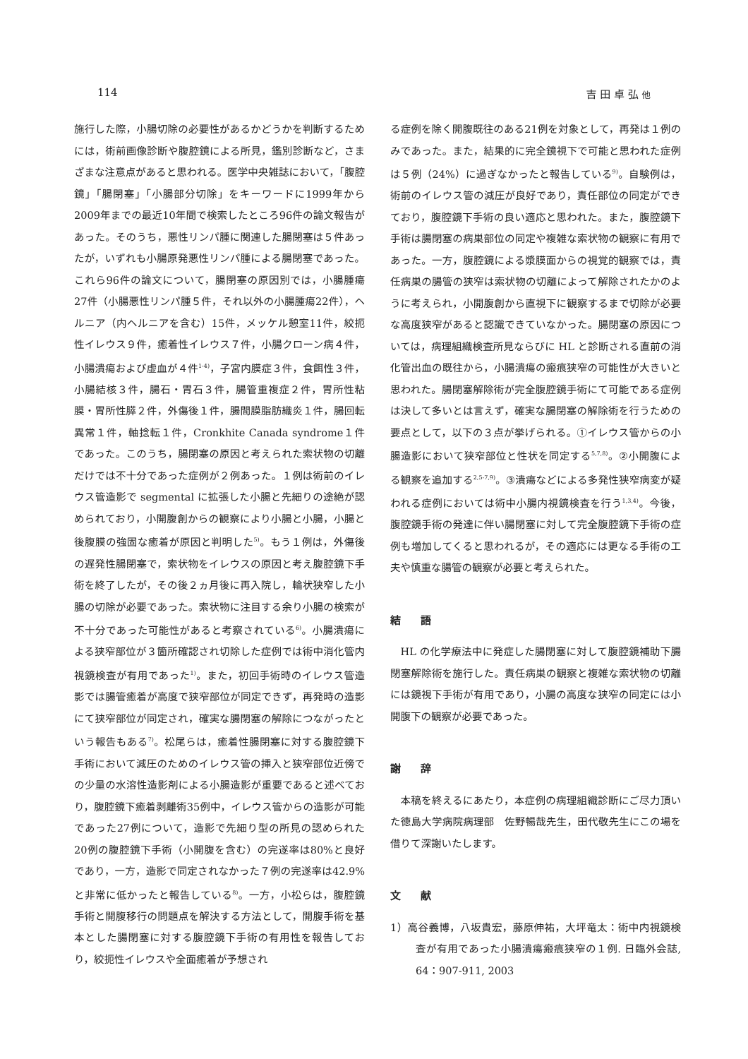114 吉 田 卓 弘 他
施行した際，小腸切除の必要性があるかどうかを判断するためには，術前画像診断や腹腔鏡による所見，鑑別診断など，さまざまな注意点があると思われる。医学中央雑誌において，「腹腔鏡」「腸閉塞」「小腸部分切除」をキーワードに1999年から2009年までの最近10年間で検索したところ96件の論文報告があった。そのうち，悪性リンパ腫に関連した腸閉塞は５件あったが，いずれも小腸原発悪性リンパ腫による腸閉塞であった。これら96件の論文について，腸閉塞の原因別では，小腸腫瘍27件（小腸悪性リンパ腫５件，それ以外の小腸腫瘍22件），ヘルニア（内ヘルニアを含む）15件，メッケル憩室11件，絞扼性イレウス９件，癒着性イレウス７件，小腸クローン病４件，小腸潰瘍および虚血が４件<sup>1-4)</sup>，子宮内膜症３件，食餌性３件，小腸結核３件，腸石・胃石３件，腸管重複症２件，胃所性粘膜・胃所性膵２件，外傷後１件，腸間膜脂肪織炎１件，腸回転異常１件，軸捻転１件，Cronkhite Canada syndrome１件であった。このうち，腸閉塞の原因と考えられた索状物の切離だけでは不十分であった症例が２例あった。１例は術前のイレウス管造影で segmental に拡張した小腸と先細りの途絶が認められており，小開腹創からの観察により小腸と小腸，小腸と後腹膜の強固な癒着が原因と判明した<sup>5)</sup>。もう１例は，外傷後の遅発性腸閉塞で，索状物をイレウスの原因と考え腹腔鏡下手術を終了したが，その後２ヵ月後に再入院し，輪状狭窄した小腸の切除が必要であった。索状物に注目する余り小腸の検索が不十分であった可能性があると考察されている<sup>6)</sup>。小腸潰瘍による狭窄部位が３箇所確認され切除した症例では術中消化管内視鏡検査が有用であった<sup>1)</sup>。また，初回手術時のイレウス管造影では腸管癒着が高度で狭窄部位が同定できず，再発時の造影にて狭窄部位が同定され，確実な腸閉塞の解除につながったという報告もある<sup>7)</sup>。松尾らは，癒着性腸閉塞に対する腹腔鏡下手術において減圧のためのイレウス管の挿入と狭窄部位近傍での少量の水溶性造影剤による小腸造影が重要であると述べており，腹腔鏡下癒着剥離術35例中，イレウス管からの造影が可能であった27例について，造影で先細り型の所見の認められた20例の腹腔鏡下手術（小開腹を含む）の完遂率は80%と良好であり，一方，造影で同定されなかった７例の完遂率は42.9%と非常に低かったと報告している<sup>8)</sup>。一方，小松らは，腹腔鏡手術と開腹移行の問題点を解決する方法として，開腹手術を基本とした腸閉塞に対する腹腔鏡下手術の有用性を報告しており，絞扼性イレウスや全面癒着が予想され
る症例を除く開腹既往のある21例を対象として，再発は１例のみであった。また，結果的に完全鏡視下で可能と思われた症例は５例（24%）に過ぎなかったと報告している<sup>9)</sup>。自験例は，術前のイレウス管の減圧が良好であり，責任部位の同定ができており，腹腔鏡下手術の良い適応と思われた。また，腹腔鏡下手術は腸閉塞の病巣部位の同定や複雑な索状物の観察に有用であった。一方，腹腔鏡による漿膜面からの視覚的観察では，責任病巣の腸管の狭窄は索状物の切離によって解除されたかのように考えられ，小開腹創から直視下に観察するまで切除が必要な高度狭窄があると認識できていなかった。腸閉塞の原因については，病理組織検査所見ならびに HL と診断される直前の消化管出血の既往から，小腸潰瘍の瘢痕狭窄の可能性が大きいと思われた。腸閉塞解除術が完全腹腔鏡手術にて可能である症例は決して多いとは言えず，確実な腸閉塞の解除術を行うための要点として，以下の３点が挙げられる。①イレウス管からの小腸造影において狭窄部位と性状を同定する<sup>5,7,8)</sup>。②小開腹による観察を追加する<sup>2,5-7,9)</sup>。③潰瘍などによる多発性狭窄病変が疑われる症例においては術中小腸内視鏡検査を行う<sup>1,3,4)</sup>。今後，腹腔鏡手術の発達に伴い腸閉塞に対して完全腹腔鏡下手術の症例も増加してくると思われるが，その適応には更なる手術の工夫や慎重な腸管の観察が必要と考えられた。
結語
HL の化学療法中に発症した腸閉塞に対して腹腔鏡補助下腸閉塞解除術を施行した。責任病巣の観察と複雑な索状物の切離には鏡視下手術が有用であり，小腸の高度な狭窄の同定には小開腹下の観察が必要であった。
謝辞
本稿を終えるにあたり，本症例の病理組織診断にご尽力頂いた徳島大学病院病理部　佐野暢哉先生，田代敬先生にこの場を借りて深謝いたします。
文献
1）高谷義博，八坂貴宏，藤原伸祐，大坪竜太：術中内視鏡検査が有用であった小腸潰瘍瘢痕狭窄の１例. 日臨外会誌, 64：907-911, 2003